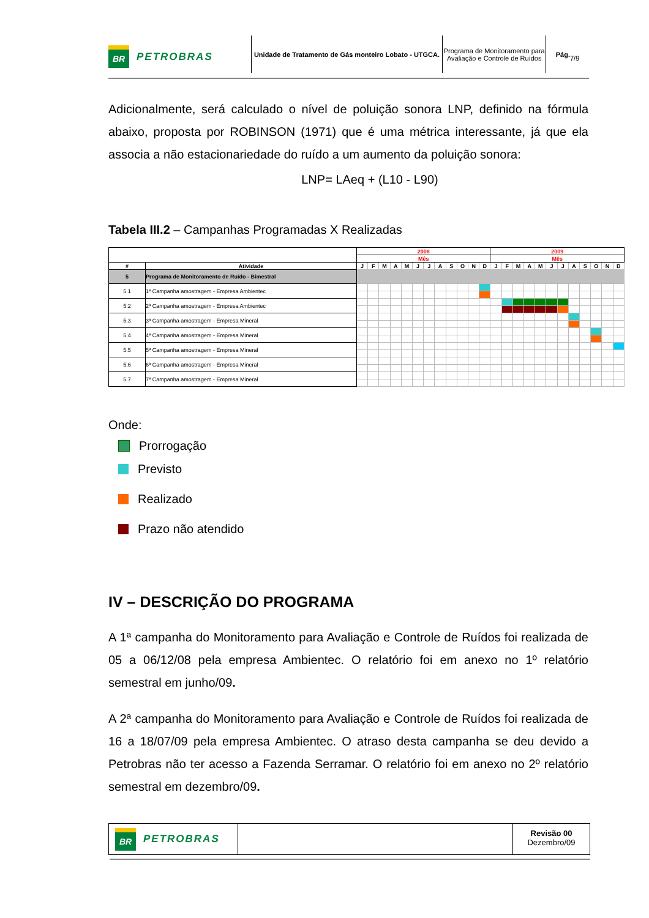BR PETROBRAS
Unidade de Tratamento de Gás monteiro Lobato - UTGCA.
Programa de Monitoramento para Avaliação e Controle de Ruídos
Pág.
7/9
Adicionalmente, será calculado o nível de poluição sonora LNP, definido na fórmula abaixo, proposta por ROBINSON (1971) que é uma métrica interessante, já que ela associa a não estacionariedade do ruído a um aumento da poluição sonora:
LNP= LAeq + (L10 - L90)
Tabela III.2 – Campanhas Programadas X Realizadas
| | | 2008 | | | | | | | | | | | | 2009 | | | | | | | | | | | |
| --- | --- | --- | --- | --- | --- | --- | --- | --- | --- | --- | --- | --- | --- | --- | --- | --- | --- | --- | --- | --- | --- | --- | --- | --- | --- |
| | | Mês | | | | | | | | | | | | Mês | | | | | | | | | | | |
| # | Atividade | J | F | M | A | M | J | J | A | S | O | N | D | J | F | M | A | M | J | J | A | S | O | N | D |
| 5 | Programa de Monitoramento de Ruído - Bimestral | | | | | | | | | | | | | | | | | | | | | | | | |
| 5.1 | 1ª Campanha amostragem - Empresa Ambientec | | | | | | | | | | | | | | | | | | | | | | | | |
| 5.2 | 2ª Campanha amostragem - Empresa Ambientec | | | | | | | | | | | | | | | | | | | | | | | | |
| 5.3 | 3ª Campanha amostragem - Empresa Mineral | | | | | | | | | | | | | | | | | | | | | | | | |
| 5.4 | 4ª Campanha amostragem - Empresa Mineral | | | | | | | | | | | | | | | | | | | | | | | | |
| 5.5 | 5ª Campanha amostragem - Empresa Mineral | | | | | | | | | | | | | | | | | | | | | | | | |
| 5.6 | 6ª Campanha amostragem - Empresa Mineral | | | | | | | | | | | | | | | | | | | | | | | | |
| 5.7 | 7ª Campanha amostragem - Empresa Mineral | | | | | | | | | | | | | | | | | | | | | | | | |
Onde:
Prorrogação
Previsto
Realizado
Prazo não atendido
IV – DESCRIÇÃO DO PROGRAMA
A 1ª campanha do Monitoramento para Avaliação e Controle de Ruídos foi realizada de 05 a 06/12/08 pela empresa Ambientec. O relatório foi em anexo no 1º relatório semestral em junho/09.
A 2ª campanha do Monitoramento para Avaliação e Controle de Ruídos foi realizada de 16 a 18/07/09 pela empresa Ambientec. O atraso desta campanha se deu devido a Petrobras não ter acesso a Fazenda Serramar. O relatório foi em anexo no 2º relatório semestral em dezembro/09.
BR PETROBRAS
Revisão 00
Dezembro/09